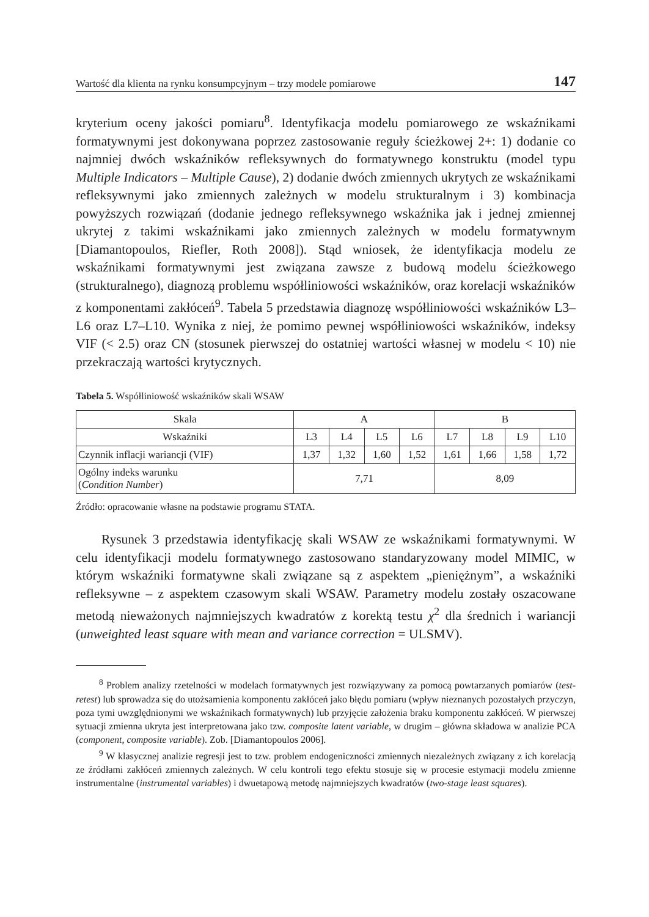Wartość dla klienta na rynku konsumpcyjnym – trzy modele pomiarowe 147
kryterium oceny jakości pomiaru<sup>8</sup>. Identyfikacja modelu pomiarowego ze wskaźnikami formatywnymi jest dokonywana poprzez zastosowanie reguły ścieżkowej 2+: 1) dodanie co najmniej dwóch wskaźników refleksywnych do formatywnego konstruktu (model typu Multiple Indicators – Multiple Cause), 2) dodanie dwóch zmiennych ukrytych ze wskaźnikami refleksywnymi jako zmiennych zależnych w modelu strukturalnym i 3) kombinacja powyższych rozwiązań (dodanie jednego refleksywnego wskaźnika jak i jednej zmiennej ukrytej z takimi wskaźnikami jako zmiennych zależnych w modelu formatywnym [Diamantopoulos, Riefler, Roth 2008]). Stąd wniosek, że identyfikacja modelu ze wskaźnikami formatywnymi jest związana zawsze z budową modelu ścieżkowego (strukturalnego), diagnozą problemu współliniowości wskaźników, oraz korelacji wskaźników z komponentami zakłóceń<sup>9</sup>. Tabela 5 przedstawia diagnozę współliniowości wskaźników L3–L6 oraz L7–L10. Wynika z niej, że pomimo pewnej współliniowości wskaźników, indeksy VIF (< 2.5) oraz CN (stosunek pierwszej do ostatniej wartości własnej w modelu < 10) nie przekraczają wartości krytycznych.
Tabela 5. Współliniowość wskaźników skali WSAW
| Skala | A | | | | B | | | |
| Wskaźniki | L3 | L4 | L5 | L6 | L7 | L8 | L9 | L10 |
| Czynnik inflacji wariancji (VIF) | 1,37 | 1,32 | 1,60 | 1,52 | 1,61 | 1,66 | 1,58 | 1,72 |
| Ogólny indeks warunku ( Condition Number ) | 7,71 | | | | 8,09 | | | |
Źródło: opracowanie własne na podstawie programu STATA.
Rysunek 3 przedstawia identyfikację skali WSAW ze wskaźnikami formatywnymi. W celu identyfikacji modelu formatywnego zastosowano standaryzowany model MIMIC, w którym wskaźniki formatywne skali związane są z aspektem „pieniężnym”, a wskaźniki refleksywne – z aspektem czasowym skali WSAW. Parametry modelu zostały oszacowane metodą nieważonych najmniejszych kwadratów z korektą testu χ<sup>2</sup> dla średnich i wariancji (unweighted least square with mean and variance correction = ULSMV).
<sup>8</sup> Problem analizy rzetelności w modelach formatywnych jest rozwiązywany za pomocą powtarzanych pomiarów (test-retest) lub sprowadza się do utożsamienia komponentu zakłóceń jako błędu pomiaru (wpływ nieznanych pozostałych przyczyn, poza tymi uwzględnionymi we wskaźnikach formatywnych) lub przyjęcie założenia braku komponentu zakłóceń. W pierwszej sytuacji zmienna ukryta jest interpretowana jako tzw. composite latent variable, w drugim – główna składowa w analizie PCA (component, composite variable). Zob. [Diamantopoulos 2006].
<sup>9</sup> W klasycznej analizie regresji jest to tzw. problem endogeniczności zmiennych niezależnych związany z ich korelacją ze źródłami zakłóceń zmiennych zależnych. W celu kontroli tego efektu stosuje się w procesie estymacji modelu zmienne instrumentalne (instrumental variables) i dwuetapową metodę najmniejszych kwadratów (two-stage least squares).